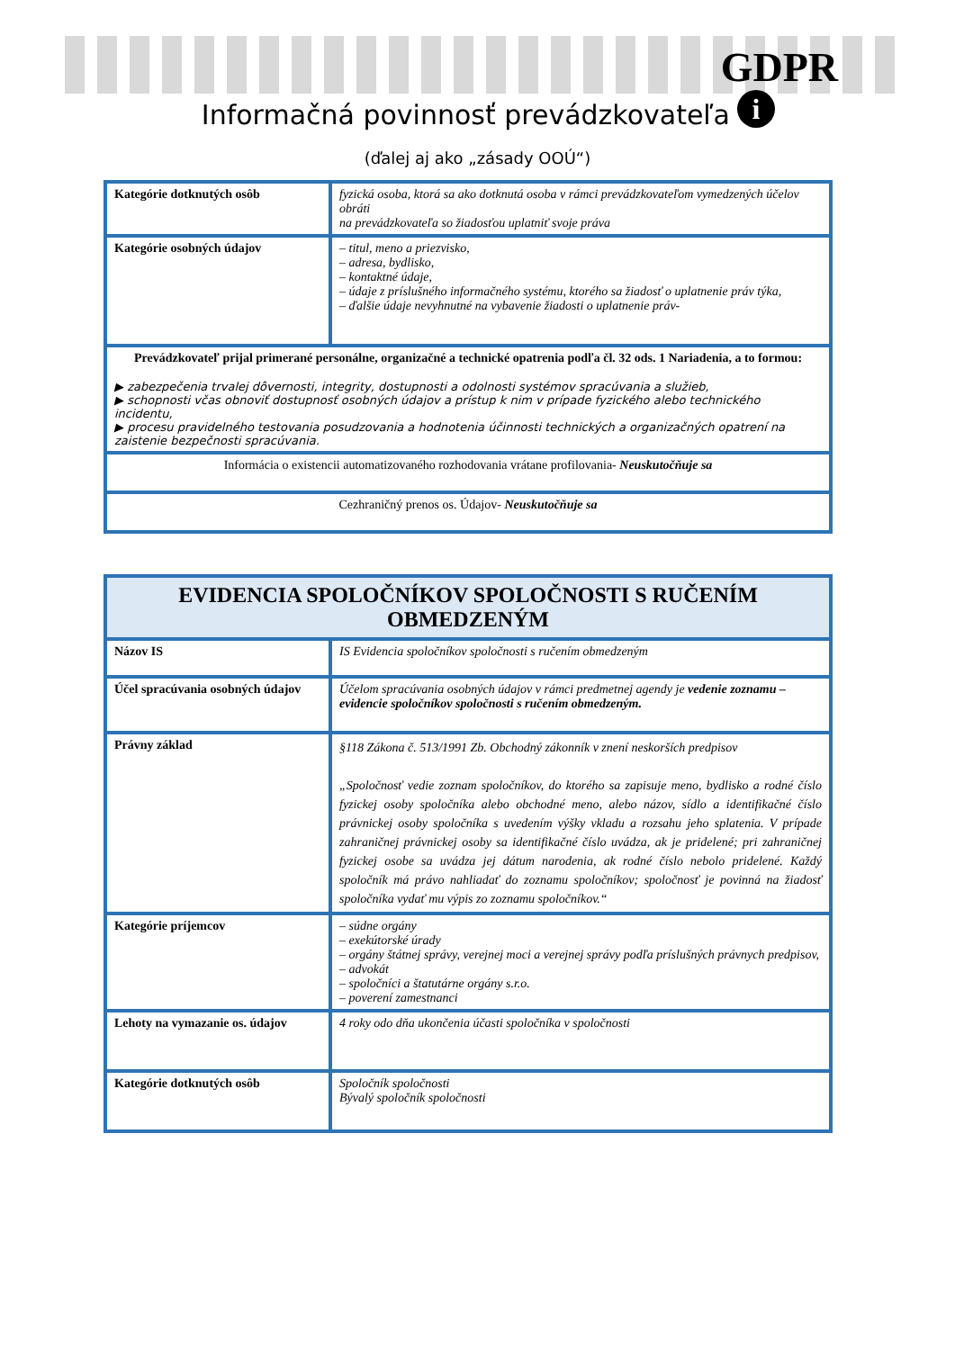GDPR
i
Informačná povinnosť prevádzkovateľa
(ďalej aj ako „zásady OOÚ“)
| Kategórie dotknutých osôb | fyzická osoba, ktorá sa ako dotknutá osoba v rámci prevádzkovateľom vymedzených účelov obráti na prevádzkovateľa so žiadosťou uplatniť svoje práva |
| Kategórie osobných údajov | – titul, meno a priezvisko, – adresa, bydlisko, – kontaktné údaje, – údaje z príslušného informačného systému, ktorého sa žiadosť o uplatnenie práv týka, – ďalšie údaje nevyhnutné na vybavenie žiadosti o uplatnenie práv- |
| Prevádzkovateľ prijal primerané personálne, organizačné a technické opatrenia podľa čl. 32 ods. 1 Nariadenia, a to formou: ▶ zabezpečenia trvalej dôvernosti, integrity, dostupnosti a odolnosti systémov spracúvania a služieb, ▶ schopnosti včas obnoviť dostupnosť osobných údajov a prístup k nim v prípade fyzického alebo technického incidentu, ▶ procesu pravidelného testovania posudzovania a hodnotenia účinnosti technických a organizačných opatrení na zaistenie bezpečnosti spracúvania. | |
| Informácia o existencii automatizovaného rozhodovania vrátane profilovania- Neuskutočňuje sa | |
| Cezhraničný prenos os. Údajov- Neuskutočňuje sa | |
| EVIDENCIA SPOLOČNÍKOV SPOLOČNOSTI S RUČENÍM OBMEDZENÝM | |
| Názov IS | IS Evidencia spoločníkov spoločnosti s ručením obmedzeným |
| Účel spracúvania osobných údajov | Účelom spracúvania osobných údajov v rámci predmetnej agendy je vedenie zoznamu – evidencie spoločníkov spoločnosti s ručením obmedzeným. |
| Právny základ | §118 Zákona č. 513/1991 Zb. Obchodný zákonník v znení neskorších predpisov „Spoločnosť vedie zoznam spoločníkov, do ktorého sa zapisuje meno, bydlisko a rodné číslo fyzickej osoby spoločníka alebo obchodné meno, alebo názov, sídlo a identifikačné číslo právnickej osoby spoločníka s uvedením výšky vkladu a rozsahu jeho splatenia. V prípade zahraničnej právnickej osoby sa identifikačné číslo uvádza, ak je pridelené; pri zahraničnej fyzickej osobe sa uvádza jej dátum narodenia, ak rodné číslo nebolo pridelené. Každý spoločník má právo nahliadať do zoznamu spoločníkov; spoločnosť je povinná na žiadosť spoločníka vydať mu výpis zo zoznamu spoločníkov.“ |
| Kategórie príjemcov | – súdne orgány – exekútorské úrady – orgány štátnej správy, verejnej moci a verejnej správy podľa príslušných právnych predpisov, – advokát – spoločníci a štatutárne orgány s.r.o. – poverení zamestnanci |
| Lehoty na vymazanie os. údajov | 4 roky odo dňa ukončenia účasti spoločníka v spoločnosti |
| Kategórie dotknutých osôb | Spoločník spoločnosti Bývalý spoločník spoločnosti |